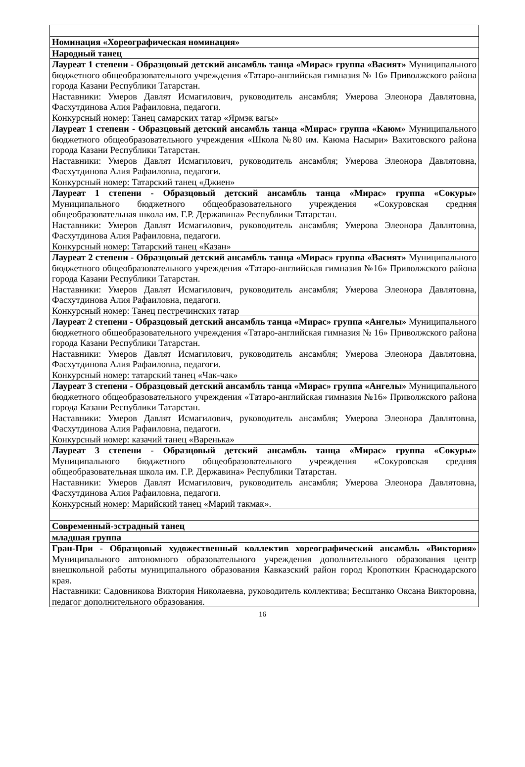| Номинация «Хореографическая номинация» |
| Народный танец |
| Лауреат 1 степени - Образцовый детский ансамбль танца «Мирас» группа «Васият» Муниципального бюджетного общеобразовательного учреждения «Татаро-английская гимназия № 16» Приволжского района города Казани Республики Татарстан. Наставники: Умеров Давлят Исмагилович, руководитель ансамбля; Умерова Элеонора Давлятовна, Фасхутдинова Алия Рафаиловна, педагоги. Конкурсный номер: Танец самарских татар «Ярмэк вагы» |
| Лауреат 1 степени - Образцовый детский ансамбль танца «Мирас» группа «Каюм» Муниципального бюджетного общеобразовательного учреждения «Школа №80 им. Каюма Насыри» Вахитовского района города Казани Республики Татарстан. Наставники: Умеров Давлят Исмагилович, руководитель ансамбля; Умерова Элеонора Давлятовна, Фасхутдинова Алия Рафаиловна, педагоги. Конкурсный номер: Татарский танец «Джиен» |
| Лауреат 1 степени - Образцовый детский ансамбль танца «Мирас» группа «Сокуры» Муниципального бюджетного общеобразовательного учреждения «Сокуровская средняя общеобразовательная школа им. Г.Р. Державина» Республики Татарстан. Наставники: Умеров Давлят Исмагилович, руководитель ансамбля; Умерова Элеонора Давлятовна, Фасхутдинова Алия Рафаиловна, педагоги. Конкурсный номер: Татарский танец «Казан» |
| Лауреат 2 степени - Образцовый детский ансамбль танца «Мирас» группа «Васият» Муниципального бюджетного общеобразовательного учреждения «Татаро-английская гимназия №16» Приволжского района города Казани Республики Татарстан. Наставники: Умеров Давлят Исмагилович, руководитель ансамбля; Умерова Элеонора Давлятовна, Фасхутдинова Алия Рафаиловна, педагоги. Конкурсный номер: Танец пестречинских татар |
| Лауреат 2 степени - Образцовый детский ансамбль танца «Мирас» группа «Ангелы» Муниципального бюджетного общеобразовательного учреждения «Татаро-английская гимназия № 16» Приволжского района города Казани Республики Татарстан. Наставники: Умеров Давлят Исмагилович, руководитель ансамбля; Умерова Элеонора Давлятовна, Фасхутдинова Алия Рафаиловна, педагоги. Конкурсный номер: татарский танец «Чак-чак» |
| Лауреат 3 степени - Образцовый детский ансамбль танца «Мирас» группа «Ангелы» Муниципального бюджетного общеобразовательного учреждения «Татаро-английская гимназия №16» Приволжского района города Казани Республики Татарстан. Наставники: Умеров Давлят Исмагилович, руководитель ансамбля; Умерова Элеонора Давлятовна, Фасхутдинова Алия Рафаиловна, педагоги. Конкурсный номер: казачий танец «Варенька» |
| Лауреат 3 степени - Образцовый детский ансамбль танца «Мирас» группа «Сокуры» Муниципального бюджетного общеобразовательного учреждения «Сокуровская средняя общеобразовательная школа им. Г.Р. Державина» Республики Татарстан. Наставники: Умеров Давлят Исмагилович, руководитель ансамбля; Умерова Элеонора Давлятовна, Фасхутдинова Алия Рафаиловна, педагоги. Конкурсный номер: Марийский танец «Марий такмак». |
| Современный-эстрадный танец |
| младшая группа |
| Гран-При - Образцовый художественный коллектив хореографический ансамбль «Виктория» Муниципального автономного образовательного учреждения дополнительного образования центр внешкольной работы муниципального образования Кавказский район город Кропоткин Краснодарского края. Наставники: Садовникова Виктория Николаевна, руководитель коллектива; Бесштанко Оксана Викторовна, педагог дополнительного образования. |
16